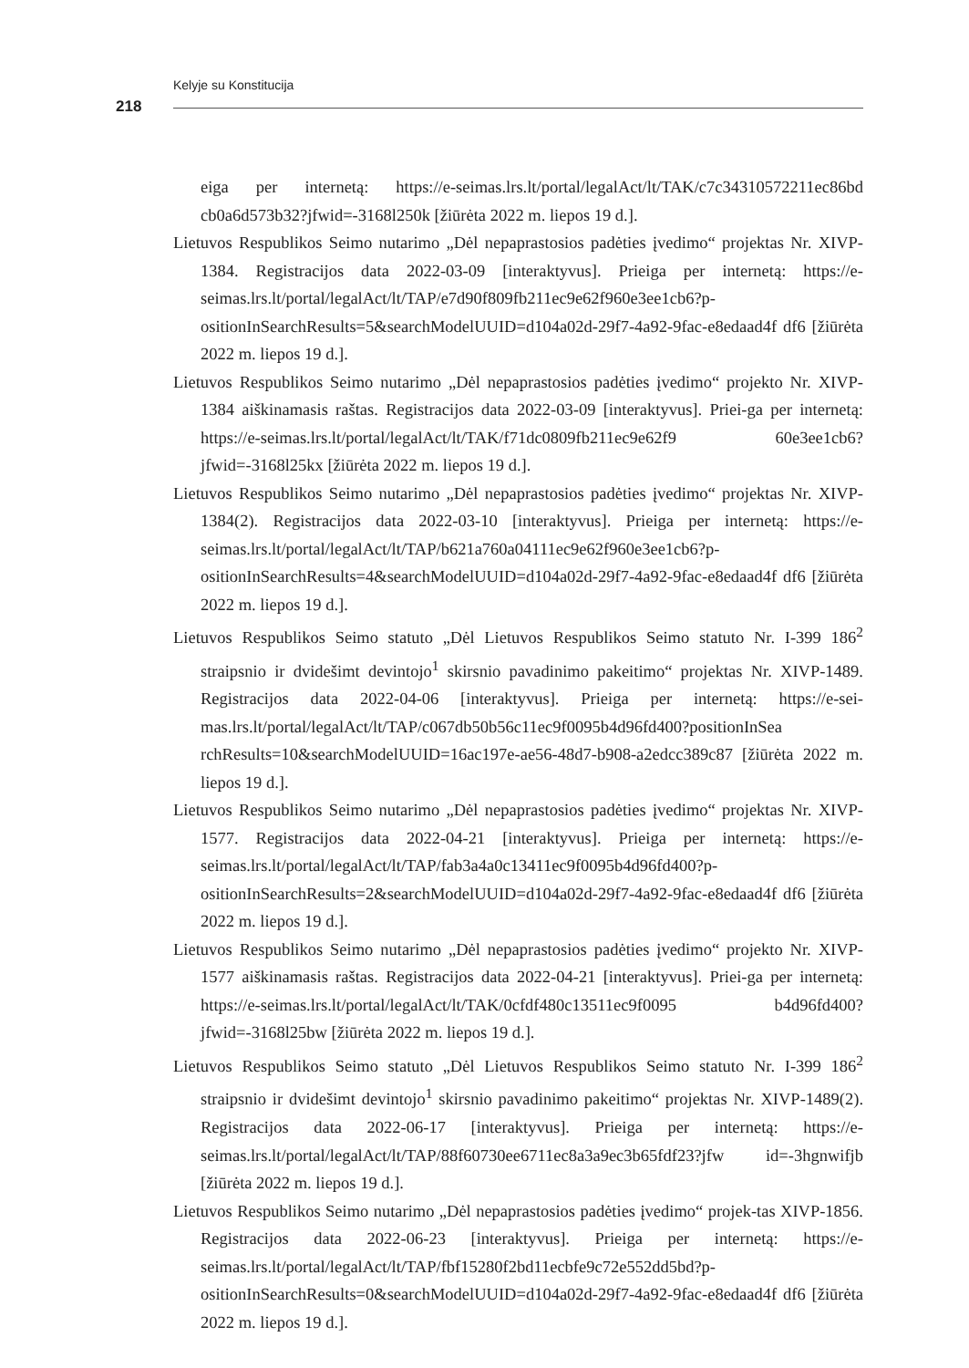Kelyje su Konstitucija
218
eiga per internetą: https://e-seimas.lrs.lt/portal/legalAct/lt/TAK/c7c34310572211ec86bd cb0a6d573b32?jfwid=-3168l250k [žiūrėta 2022 m. liepos 19 d.].
Lietuvos Respublikos Seimo nutarimo „Dėl nepaprastosios padėties įvedimo“ projektas Nr. XIVP-1384. Registracijos data 2022-03-09 [interaktyvus]. Prieiga per internetą: https://e-seimas.lrs.lt/portal/legalAct/lt/TAP/e7d90f809fb211ec9e62f960e3ee1cb6?p-ositionInSearchResults=5&searchModelUUID=d104a02d-29f7-4a92-9fac-e8edaad4f df6 [žiūrėta 2022 m. liepos 19 d.].
Lietuvos Respublikos Seimo nutarimo „Dėl nepaprastosios padėties įvedimo“ projekto Nr. XIVP-1384 aiškinamasis raštas. Registracijos data 2022-03-09 [interaktyvus]. Priei-ga per internetą: https://e-seimas.lrs.lt/portal/legalAct/lt/TAK/f71dc0809fb211ec9e62f9 60e3ee1cb6?jfwid=-3168l25kx [žiūrėta 2022 m. liepos 19 d.].
Lietuvos Respublikos Seimo nutarimo „Dėl nepaprastosios padėties įvedimo“ projektas Nr. XIVP-1384(2). Registracijos data 2022-03-10 [interaktyvus]. Prieiga per internetą: https://e-seimas.lrs.lt/portal/legalAct/lt/TAP/b621a760a04111ec9e62f960e3ee1cb6?p-ositionInSearchResults=4&searchModelUUID=d104a02d-29f7-4a92-9fac-e8edaad4f df6 [žiūrėta 2022 m. liepos 19 d.].
Lietuvos Respublikos Seimo statuto „Dėl Lietuvos Respublikos Seimo statuto Nr. I-399 186<sup>2</sup> straipsnio ir dvidešimt devintojo<sup>1</sup> skirsnio pavadinimo pakeitimo“ projektas Nr. XIVP-1489. Registracijos data 2022-04-06 [interaktyvus]. Prieiga per internetą: https://e-sei-mas.lrs.lt/portal/legalAct/lt/TAP/c067db50b56c11ec9f0095b4d96fd400?positionInSea rchResults=10&searchModelUUID=16ac197e-ae56-48d7-b908-a2edcc389c87 [žiūrėta 2022 m. liepos 19 d.].
Lietuvos Respublikos Seimo nutarimo „Dėl nepaprastosios padėties įvedimo“ projektas Nr. XIVP-1577. Registracijos data 2022-04-21 [interaktyvus]. Prieiga per internetą: https://e-seimas.lrs.lt/portal/legalAct/lt/TAP/fab3a4a0c13411ec9f0095b4d96fd400?p-ositionInSearchResults=2&searchModelUUID=d104a02d-29f7-4a92-9fac-e8edaad4f df6 [žiūrėta 2022 m. liepos 19 d.].
Lietuvos Respublikos Seimo nutarimo „Dėl nepaprastosios padėties įvedimo“ projekto Nr. XIVP-1577 aiškinamasis raštas. Registracijos data 2022-04-21 [interaktyvus]. Priei-ga per internetą: https://e-seimas.lrs.lt/portal/legalAct/lt/TAK/0cfdf480c13511ec9f0095 b4d96fd400?jfwid=-3168l25bw [žiūrėta 2022 m. liepos 19 d.].
Lietuvos Respublikos Seimo statuto „Dėl Lietuvos Respublikos Seimo statuto Nr. I-399 186<sup>2</sup> straipsnio ir dvidešimt devintojo<sup>1</sup> skirsnio pavadinimo pakeitimo“ projektas Nr. XIVP-1489(2). Registracijos data 2022-06-17 [interaktyvus]. Prieiga per internetą: https://e-seimas.lrs.lt/portal/legalAct/lt/TAP/88f60730ee6711ec8a3a9ec3b65fdf23?jfw id=-3hgnwifjb [žiūrėta 2022 m. liepos 19 d.].
Lietuvos Respublikos Seimo nutarimo „Dėl nepaprastosios padėties įvedimo“ projek-tas XIVP-1856. Registracijos data 2022-06-23 [interaktyvus]. Prieiga per internetą: https://e-seimas.lrs.lt/portal/legalAct/lt/TAP/fbf15280f2bd11ecbfe9c72e552dd5bd?p-ositionInSearchResults=0&searchModelUUID=d104a02d-29f7-4a92-9fac-e8edaad4f df6 [žiūrėta 2022 m. liepos 19 d.].